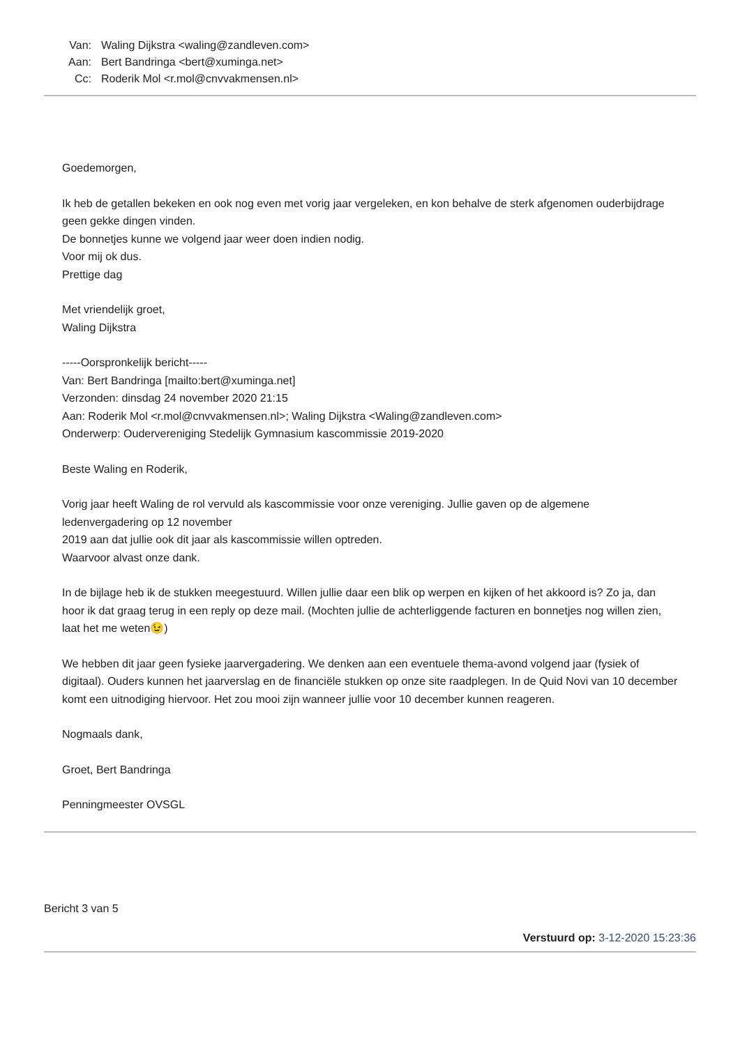| Van: | Waling Dijkstra <waling@zandleven.com> |
| Aan: | Bert Bandringa <bert@xuminga.net> |
| Cc: | Roderik Mol <r.mol@cnvvakmensen.nl> |
Goedemorgen,
Ik heb de getallen bekeken en ook nog even met vorig jaar vergeleken, en kon behalve de sterk afgenomen ouderbijdrage geen gekke dingen vinden.
De bonnetjes kunne we volgend jaar weer doen indien nodig.
Voor mij ok dus.
Prettige dag
Met vriendelijk groet,
Waling Dijkstra
-----Oorspronkelijk bericht-----
Van: Bert Bandringa [mailto:bert@xuminga.net]
Verzonden: dinsdag 24 november 2020 21:15
Aan: Roderik Mol <r.mol@cnvvakmensen.nl>; Waling Dijkstra <Waling@zandleven.com>
Onderwerp: Oudervereniging Stedelijk Gymnasium kascommissie 2019-2020
Beste Waling en Roderik,
Vorig jaar heeft Waling de rol vervuld als kascommissie voor onze vereniging. Jullie gaven op de algemene ledenvergadering op 12 november
2019 aan dat jullie ook dit jaar als kascommissie willen optreden.
Waarvoor alvast onze dank.
In de bijlage heb ik de stukken meegestuurd. Willen jullie daar een blik op werpen en kijken of het akkoord is? Zo ja, dan hoor ik dat graag terug in een reply op deze mail. (Mochten jullie de achterliggende facturen en bonnetjes nog willen zien, laat het me weten😉)
We hebben dit jaar geen fysieke jaarvergadering. We denken aan een eventuele thema-avond volgend jaar (fysiek of digitaal). Ouders kunnen het jaarverslag en de financiële stukken op onze site raadplegen. In de Quid Novi van 10 december komt een uitnodiging hiervoor. Het zou mooi zijn wanneer jullie voor 10 december kunnen reageren.
Nogmaals dank,
Groet, Bert Bandringa
Penningmeester OVSGL
Bericht 3 van 5
Verstuurd op: 3-12-2020 15:23:36